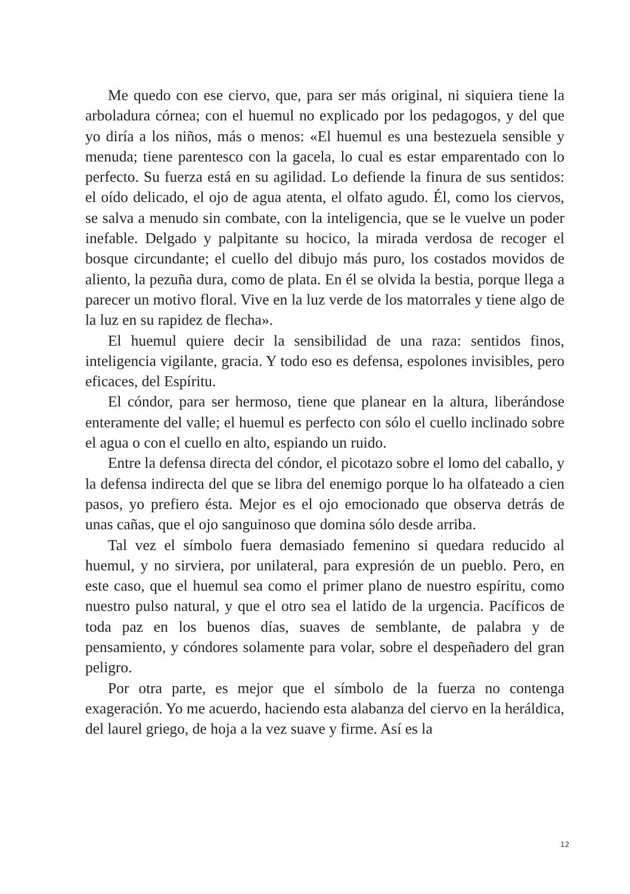Me quedo con ese ciervo, que, para ser más original, ni siquiera tiene la arboladura córnea; con el huemul no explicado por los pedagogos, y del que yo diría a los niños, más o menos: «El huemul es una bestezuela sensible y menuda; tiene parentesco con la gacela, lo cual es estar emparentado con lo perfecto. Su fuerza está en su agilidad. Lo defiende la finura de sus sentidos: el oído delicado, el ojo de agua atenta, el olfato agudo. Él, como los ciervos, se salva a menudo sin combate, con la inteligencia, que se le vuelve un poder inefable. Delgado y palpitante su hocico, la mirada verdosa de recoger el bosque circundante; el cuello del dibujo más puro, los costados movidos de aliento, la pezuña dura, como de plata. En él se olvida la bestia, porque llega a parecer un motivo floral. Vive en la luz verde de los matorrales y tiene algo de la luz en su rapidez de flecha».
El huemul quiere decir la sensibilidad de una raza: sentidos finos, inteligencia vigilante, gracia. Y todo eso es defensa, espolones invisibles, pero eficaces, del Espíritu.
El cóndor, para ser hermoso, tiene que planear en la altura, liberándose enteramente del valle; el huemul es perfecto con sólo el cuello inclinado sobre el agua o con el cuello en alto, espiando un ruido.
Entre la defensa directa del cóndor, el picotazo sobre el lomo del caballo, y la defensa indirecta del que se libra del enemigo porque lo ha olfateado a cien pasos, yo prefiero ésta. Mejor es el ojo emocionado que observa detrás de unas cañas, que el ojo sanguinoso que domina sólo desde arriba.
Tal vez el símbolo fuera demasiado femenino si quedara reducido al huemul, y no sirviera, por unilateral, para expresión de un pueblo. Pero, en este caso, que el huemul sea como el primer plano de nuestro espíritu, como nuestro pulso natural, y que el otro sea el latido de la urgencia. Pacíficos de toda paz en los buenos días, suaves de semblante, de palabra y de pensamiento, y cóndores solamente para volar, sobre el despeñadero del gran peligro.
Por otra parte, es mejor que el símbolo de la fuerza no contenga exageración. Yo me acuerdo, haciendo esta alabanza del ciervo en la heráldica, del laurel griego, de hoja a la vez suave y firme. Así es la
12